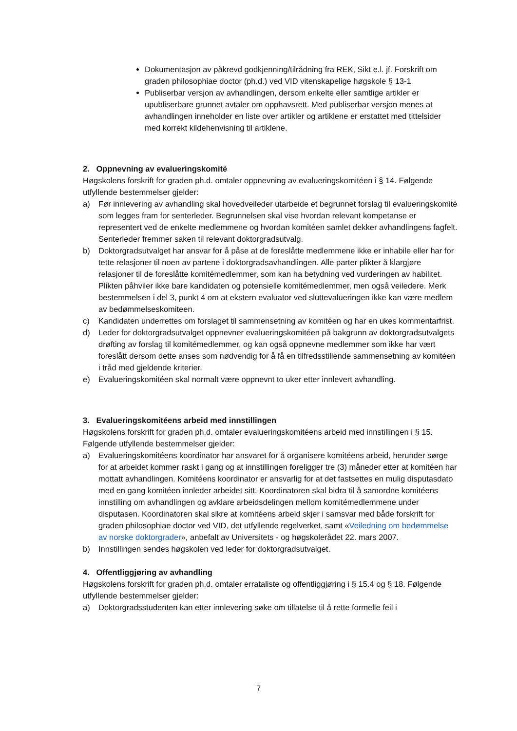Dokumentasjon av påkrevd godkjenning/tilrådning fra REK, Sikt e.l. jf. Forskrift om graden philosophiae doctor (ph.d.) ved VID vitenskapelige høgskole § 13-1
Publiserbar versjon av avhandlingen, dersom enkelte eller samtlige artikler er upubliserbare grunnet avtaler om opphavsrett. Med publiserbar versjon menes at avhandlingen inneholder en liste over artikler og artiklene er erstattet med tittelsider med korrekt kildehenvisning til artiklene.
2. Oppnevning av evalueringskomité
Høgskolens forskrift for graden ph.d. omtaler oppnevning av evalueringskomitéen i § 14. Følgende utfyllende bestemmelser gjelder:
a) Før innlevering av avhandling skal hovedveileder utarbeide et begrunnet forslag til evalueringskomité som legges fram for senterleder. Begrunnelsen skal vise hvordan relevant kompetanse er representert ved de enkelte medlemmene og hvordan komitéen samlet dekker avhandlingens fagfelt. Senterleder fremmer saken til relevant doktorgradsutvalg.
b) Doktorgradsutvalget har ansvar for å påse at de foreslåtte medlemmene ikke er inhabile eller har for tette relasjoner til noen av partene i doktorgradsavhandlingen. Alle parter plikter å klargjøre relasjoner til de foreslåtte komitémedlemmer, som kan ha betydning ved vurderingen av habilitet. Plikten påhviler ikke bare kandidaten og potensielle komitémedlemmer, men også veiledere. Merk bestemmelsen i del 3, punkt 4 om at ekstern evaluator ved sluttevalueringen ikke kan være medlem av bedømmelseskomiteen.
c) Kandidaten underrettes om forslaget til sammensetning av komitéen og har en ukes kommentarfrist.
d) Leder for doktorgradsutvalget oppnevner evalueringskomitéen på bakgrunn av doktorgradsutvalgets drøfting av forslag til komitémedlemmer, og kan også oppnevne medlemmer som ikke har vært foreslått dersom dette anses som nødvendig for å få en tilfredsstillende sammensetning av komitéen i tråd med gjeldende kriterier.
e) Evalueringskomitéen skal normalt være oppnevnt to uker etter innlevert avhandling.
3. Evalueringskomitéens arbeid med innstillingen
Høgskolens forskrift for graden ph.d. omtaler evalueringskomitéens arbeid med innstillingen i § 15. Følgende utfyllende bestemmelser gjelder:
a) Evalueringskomitéens koordinator har ansvaret for å organisere komitéens arbeid, herunder sørge for at arbeidet kommer raskt i gang og at innstillingen foreligger tre (3) måneder etter at komitéen har mottatt avhandlingen. Komitéens koordinator er ansvarlig for at det fastsettes en mulig disputasdato med en gang komitéen innleder arbeidet sitt. Koordinatoren skal bidra til å samordne komitéens innstilling om avhandlingen og avklare arbeidsdelingen mellom komitémedlemmene under disputasen. Koordinatoren skal sikre at komitéens arbeid skjer i samsvar med både forskrift for graden philosophiae doctor ved VID, det utfyllende regelverket, samt «Veiledning om bedømmelse av norske doktorgrader», anbefalt av Universitets - og høgskolerådet 22. mars 2007.
b) Innstillingen sendes høgskolen ved leder for doktorgradsutvalget.
4. Offentliggjøring av avhandling
Høgskolens forskrift for graden ph.d. omtaler errataliste og offentliggjøring i § 15.4 og § 18. Følgende utfyllende bestemmelser gjelder:
a) Doktorgradsstudenten kan etter innlevering søke om tillatelse til å rette formelle feil i
7